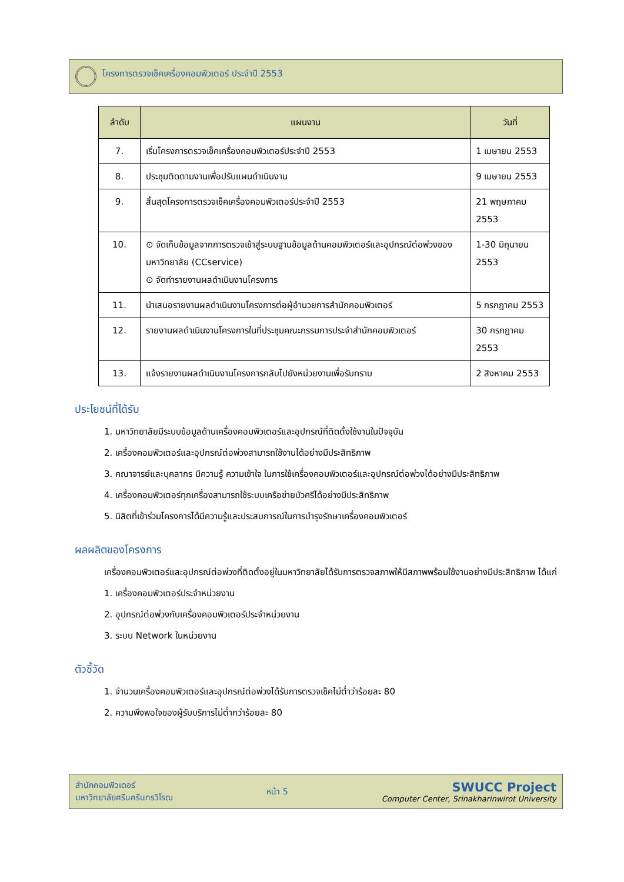โครงการตรวจเช็คเครื่องคอมพิวเตอร์ ประจำปี 2553
| ลำดับ | แผนงาน | วันที่ |
| --- | --- | --- |
| 7. | เริ่มโครงการตรวจเช็คเครื่องคอมพิวเตอร์ประจำปี 2553 | 1 เมษายน 2553 |
| 8. | ประชุมติดตามงานเพื่อปรับแผนดำเนินงาน | 9 เมษายน 2553 |
| 9. | สิ้นสุดโครงการตรวจเช็คเครื่องคอมพิวเตอร์ประจำปี 2553 | 21 พฤษภาคม 2553 |
| 10. | ⊙ จัดเก็บข้อมูลจากการตรวจเข้าสู่ระบบฐานข้อมูลด้านคอมพิวเตอร์และอุปกรณ์ต่อพ่วงของมหาวิทยาลัย (CCservice) ⊙ จัดทำรายงานผลดำเนินงานโครงการ | 1-30 มิถุนายน 2553 |
| 11. | นำเสนอรายงานผลดำเนินงานโครงการต่อผู้อำนวยการสำนักคอมพิวเตอร์ | 5 กรกฎาคม 2553 |
| 12. | รายงานผลดำเนินงานโครงการในที่ประชุมคณะกรรมการประจำสำนักคอมพิวเตอร์ | 30 กรกฎาคม 2553 |
| 13. | แจ้งรายงานผลดำเนินงานโครงการกลับไปยังหน่วยงานเพื่อรับทราบ | 2 สิงหาคม 2553 |
ประโยชน์ที่ได้รับ
1. มหาวิทยาลัยมีระบบข้อมูลด้านเครื่องคอมพิวเตอร์และอุปกรณ์ที่ติดตั้งใช้งานในปัจจุบัน
2. เครื่องคอมพิวเตอร์และอุปกรณ์ต่อพ่วงสามารถใช้งานได้อย่างมีประสิทธิภาพ
3. คณาจารย์และบุคลากร มีความรู้ ความเข้าใจ ในการใช้เครื่องคอมพิวเตอร์และอุปกรณ์ต่อพ่วงได้อย่างมีประสิทธิภาพ
4. เครื่องคอมพิวเตอร์ทุกเครื่องสามารถใช้ระบบเครือข่ายบัวศรีได้อย่างมีประสิทธิภาพ
5. นิสิตที่เข้าร่วมโครงการได้มีความรู้และประสบการณ์ในการบำรุงรักษาเครื่องคอมพิวเตอร์
ผลผลิตของโครงการ
เครื่องคอมพิวเตอร์และอุปกรณ์ต่อพ่วงที่ติดตั้งอยู่ในมหาวิทยาลัยได้รับการตรวจสภาพให้มีสภาพพร้อมใช้งานอย่างมีประสิทธิภาพ ได้แก่
1. เครื่องคอมพิวเตอร์ประจำหน่วยงาน
2. อุปกรณ์ต่อพ่วงกับเครื่องคอมพิวเตอร์ประจำหน่วยงาน
3. ระบบ Network ในหน่วยงาน
ตัวชี้วัด
1. จำนวนเครื่องคอมพิวเตอร์และอุปกรณ์ต่อพ่วงได้รับการตรวจเช็คไม่ต่ำว่าร้อยละ 80
2. ความพึงพอใจของผู้รับบริการไม่ต่ำกว่าร้อยละ 80
สำนักคอมพิวเตอร์
มหาวิทยาลัยศรีนครินทรวิโรฒ
หน้า 5
SWUCC Project
Computer Center, Srinakharinwirot University